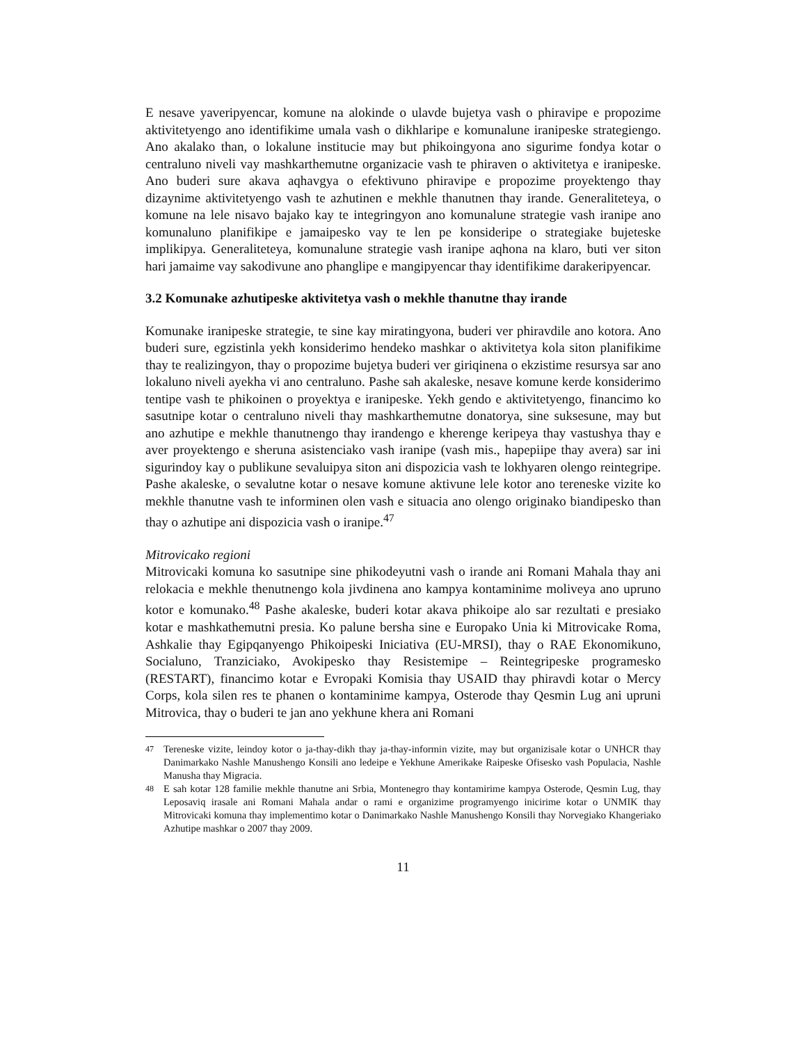E nesave yaveripyencar, komune na alokinde o ulavde bujetya vash o phiravipe e propozime aktivitetyengo ano identifikime umala vash o dikhlaripe e komunalune iranipeske strategiengo. Ano akalako than, o lokalune institucie may but phikoingyona ano sigurime fondya kotar o centraluno niveli vay mashkarthemutne organizacie vash te phiraven o aktivitetya e iranipeske. Ano buderi sure akava aqhavgya o efektivuno phiravipe e propozime proyektengo thay dizaynime aktivitetyengo vash te azhutinen e mekhle thanutnen thay irande. Generaliteteya, o komune na lele nisavo bajako kay te integringyon ano komunalune strategie vash iranipe ano komunaluno planifikipe e jamaipesko vay te len pe konsideripe o strategiake bujeteske implikipya. Generaliteteya, komunalune strategie vash iranipe aqhona na klaro, buti ver siton hari jamaime vay sakodivune ano phanglipe e mangipyencar thay identifikime darakeripyencar.
3.2 Komunake azhutipeske aktivitetya vash o mekhle thanutne thay irande
Komunake iranipeske strategie, te sine kay miratingyona, buderi ver phiravdile ano kotora. Ano buderi sure, egzistinla yekh konsiderimo hendeko mashkar o aktivitetya kola siton planifikime thay te realizingyon, thay o propozime bujetya buderi ver giriqinena o ekzistime resursya sar ano lokaluno niveli ayekha vi ano centraluno. Pashe sah akaleske, nesave komune kerde konsiderimo tentipe vash te phikoinen o proyektya e iranipeske. Yekh gendo e aktivitetyengo, financimo ko sasutnipe kotar o centraluno niveli thay mashkarthemutne donatorya, sine suksesune, may but ano azhutipe e mekhle thanutnengo thay irandengo e kherenge keripeya thay vastushya thay e aver proyektengo e sheruna asistenciako vash iranipe (vash mis., hapepiipe thay avera) sar ini sigurindoy kay o publikune sevaluipya siton ani dispozicia vash te lokhyaren olengo reintegripe. Pashe akaleske, o sevalutne kotar o nesave komune aktivune lele kotor ano tereneske vizite ko mekhle thanutne vash te informinen olen vash e situacia ano olengo originako biandipesko than thay o azhutipe ani dispozicia vash o iranipe.<sup>47</sup>
Mitrovicako regioni
Mitrovicaki komuna ko sasutnipe sine phikodeyutni vash o irande ani Romani Mahala thay ani relokacia e mekhle thenutnengo kola jivdinena ano kampya kontaminime moliveya ano upruno kotor e komunako.<sup>48</sup> Pashe akaleske, buderi kotar akava phikoipe alo sar rezultati e presiako kotar e mashkathemutni presia. Ko palune bersha sine e Europako Unia ki Mitrovicake Roma, Ashkalie thay Egipqanyengo Phikoipeski Iniciativa (EU-MRSI), thay o RAE Ekonomikuno, Socialuno, Tranziciako, Avokipesko thay Resistemipe – Reintegripeske programesko (RESTART), financimo kotar e Evropaki Komisia thay USAID thay phiravdi kotar o Mercy Corps, kola silen res te phanen o kontaminime kampya, Osterode thay Qesmin Lug ani upruni Mitrovica, thay o buderi te jan ano yekhune khera ani Romani
<sup>47</sup> Tereneske vizite, leindoy kotor o ja-thay-dikh thay ja-thay-informin vizite, may but organizisale kotar o UNHCR thay Danimarkako Nashle Manushengo Konsili ano ledeipe e Yekhune Amerikake Raipeske Ofisesko vash Populacia, Nashle Manusha thay Migracia.
<sup>48</sup> E sah kotar 128 familie mekhle thanutne ani Srbia, Montenegro thay kontamirime kampya Osterode, Qesmin Lug, thay Leposaviq irasale ani Romani Mahala andar o rami e organizime programyengo inicirime kotar o UNMIK thay Mitrovicaki komuna thay implementimo kotar o Danimarkako Nashle Manushengo Konsili thay Norvegiako Khangeriako Azhutipe mashkar o 2007 thay 2009.
11